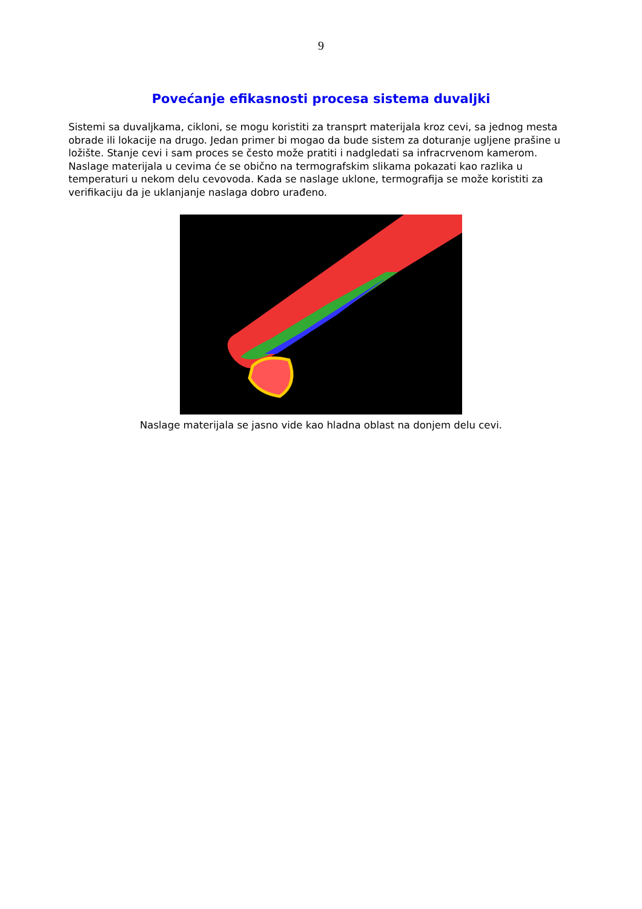9
Povećanje efikasnosti procesa sistema duvaljki
Sistemi sa duvaljkama, cikloni, se mogu koristiti za transprt materijala kroz cevi, sa jednog mesta obrade ili lokacije na drugo. Jedan primer bi mogao da bude sistem za doturanje ugljene prašine u ložište. Stanje cevi i sam proces se često može pratiti i nadgledati sa infracrvenom kamerom. Naslage materijala u cevima će se obično na termografskim slikama pokazati kao razlika u temperaturi u nekom delu cevovoda. Kada se naslage uklone, termografija se može koristiti za verifikaciju da je uklanjanje naslaga dobro urađeno.
Naslage materijala se jasno vide kao hladna oblast na donjem delu cevi.